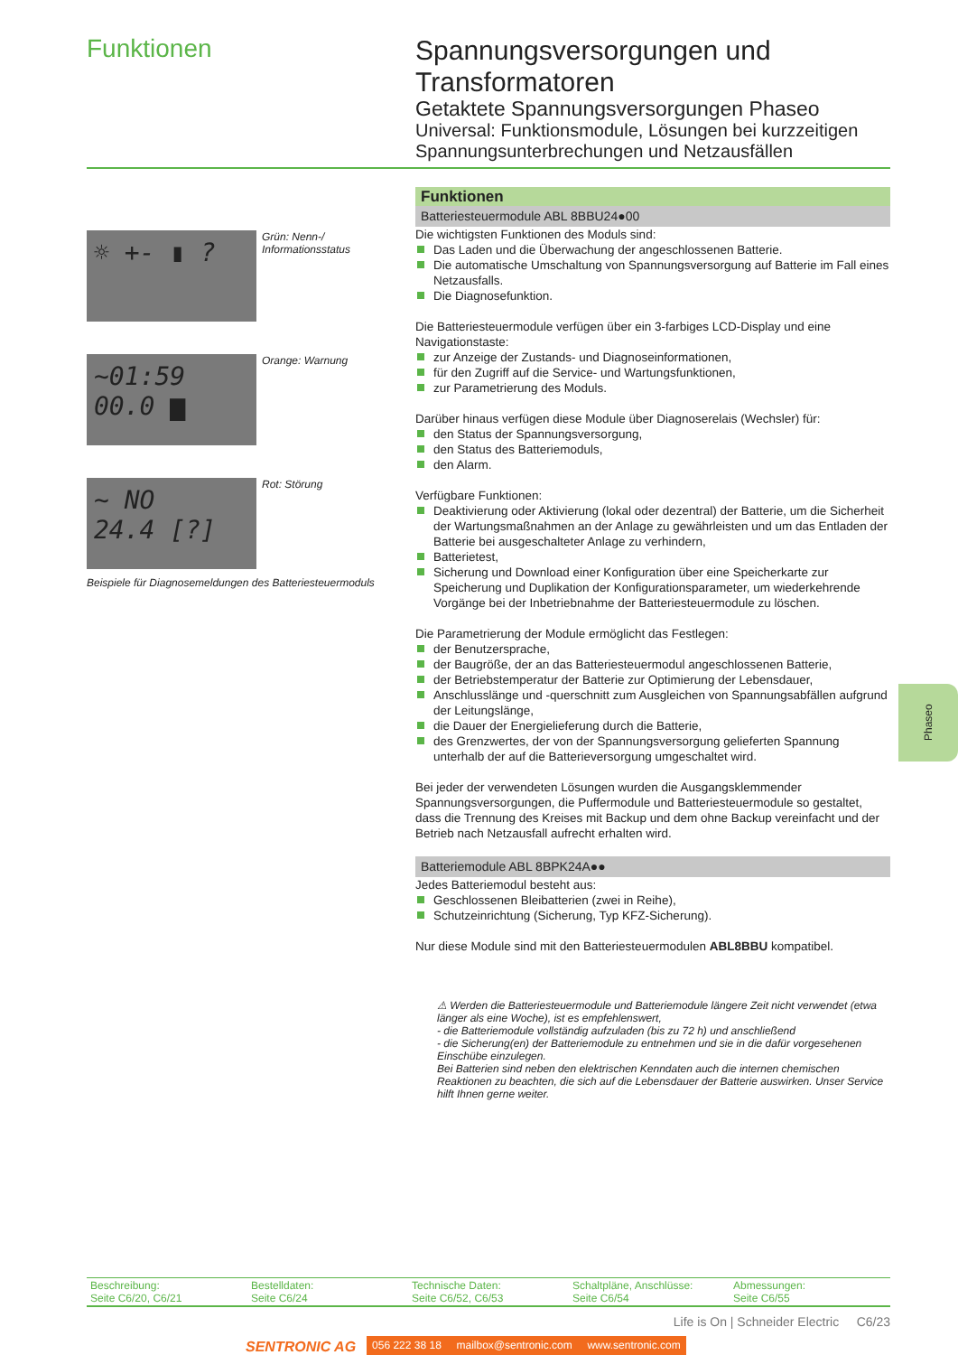Funktionen
Spannungsversorgungen und Transformatoren
Getaktete Spannungsversorgungen Phaseo
Universal: Funktionsmodule, Lösungen bei kurzzeitigen Spannungsunterbrechungen und Netzausfällen
☼ +- ▮ ?
Grün: Nenn-/
Informationsstatus
~01:59
00.0 ▆
Orange: Warnung
~ NO
24.4 [?]
Rot: Störung
Beispiele für Diagnosemeldungen des Batteriesteuermoduls
Funktionen
Batteriesteuermodule ABL 8BBU24●00
Die wichtigsten Funktionen des Moduls sind:
Das Laden und die Überwachung der angeschlossenen Batterie.
Die automatische Umschaltung von Spannungsversorgung auf Batterie im Fall eines Netzausfalls.
Die Diagnosefunktion.
Die Batteriesteuermodule verfügen über ein 3-farbiges LCD-Display und eine Navigationstaste:
zur Anzeige der Zustands- und Diagnoseinformationen,
für den Zugriff auf die Service- und Wartungsfunktionen,
zur Parametrierung des Moduls.
Darüber hinaus verfügen diese Module über Diagnoserelais (Wechsler) für:
den Status der Spannungsversorgung,
den Status des Batteriemoduls,
den Alarm.
Verfügbare Funktionen:
Deaktivierung oder Aktivierung (lokal oder dezentral) der Batterie, um die Sicherheit der Wartungsmaßnahmen an der Anlage zu gewährleisten und um das Entladen der Batterie bei ausgeschalteter Anlage zu verhindern,
Batterietest,
Sicherung und Download einer Konfiguration über eine Speicherkarte zur Speicherung und Duplikation der Konfigurationsparameter, um wiederkehrende Vorgänge bei der Inbetriebnahme der Batteriesteuermodule zu löschen.
Die Parametrierung der Module ermöglicht das Festlegen:
der Benutzersprache,
der Baugröße, der an das Batteriesteuermodul angeschlossenen Batterie,
der Betriebstemperatur der Batterie zur Optimierung der Lebensdauer,
Anschlusslänge und -querschnitt zum Ausgleichen von Spannungsabfällen aufgrund der Leitungslänge,
die Dauer der Energielieferung durch die Batterie,
des Grenzwertes, der von der Spannungsversorgung gelieferten Spannung unterhalb der auf die Batterieversorgung umgeschaltet wird.
Bei jeder der verwendeten Lösungen wurden die Ausgangsklemmender Spannungsversorgungen, die Puffermodule und Batteriesteuermodule so gestaltet, dass die Trennung des Kreises mit Backup und dem ohne Backup vereinfacht und der Betrieb nach Netzausfall aufrecht erhalten wird.
Batteriemodule ABL 8BPK24A●●
Jedes Batteriemodul besteht aus:
Geschlossenen Bleibatterien (zwei in Reihe),
Schutzeinrichtung (Sicherung, Typ KFZ-Sicherung).
Nur diese Module sind mit den Batteriesteuermodulen ABL8BBU kompatibel.
⚠ Werden die Batteriesteuermodule und Batteriemodule längere Zeit nicht verwendet (etwa länger als eine Woche), ist es empfehlenswert,
- die Batteriemodule vollständig aufzuladen (bis zu 72 h) und anschließend
- die Sicherung(en) der Batteriemodule zu entnehmen und sie in die dafür vorgesehenen Einschübe einzulegen.
Bei Batterien sind neben den elektrischen Kenndaten auch die internen chemischen Reaktionen zu beachten, die sich auf die Lebensdauer der Batterie auswirken. Unser Service hilft Ihnen gerne weiter.
Phaseo
| Beschreibung: Seite C6/20, C6/21 | Bestelldaten: Seite C6/24 | Technische Daten: Seite C6/52, C6/53 | Schaltpläne, Anschlüsse: Seite C6/54 | Abmessungen: Seite C6/55 |
Life is On | Schneider Electric C6/23
SENTRONIC AG
056 222 38 18 mailbox@sentronic.com www.sentronic.com